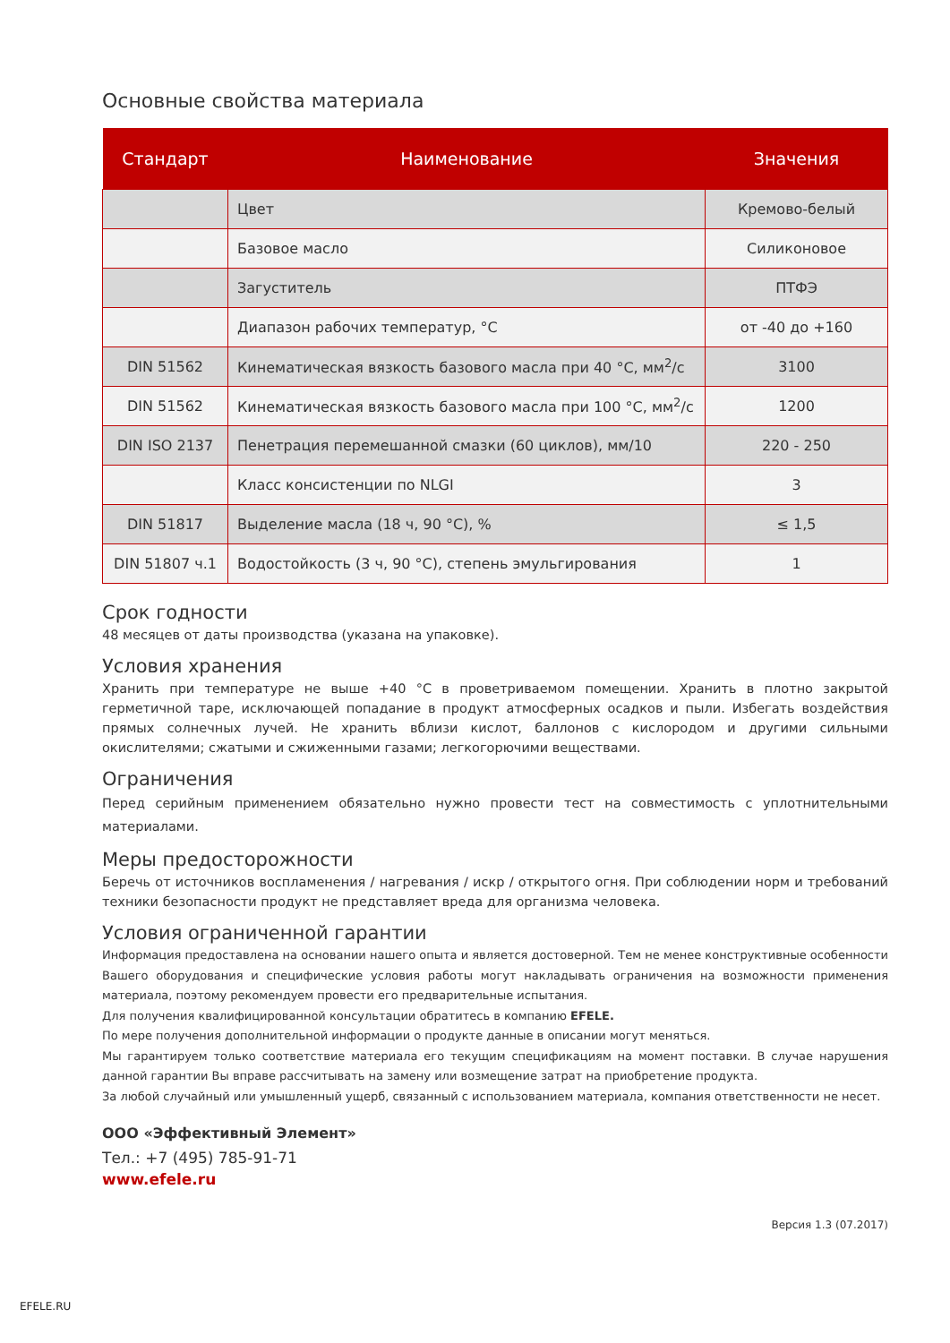Основные свойства материала
| Стандарт | Наименование | Значения |
| --- | --- | --- |
| | Цвет | Кремово-белый |
| | Базовое масло | Силиконовое |
| | Загуститель | ПТФЭ |
| | Диапазон рабочих температур, °C | от -40 до +160 |
| DIN 51562 | Кинематическая вязкость базового масла при 40 °C, мм<sup>2</sup>/с | 3100 |
| DIN 51562 | Кинематическая вязкость базового масла при 100 °C, мм<sup>2</sup>/с | 1200 |
| DIN ISO 2137 | Пенетрация перемешанной смазки (60 циклов), мм/10 | 220 - 250 |
| | Класс консистенции по NLGI | 3 |
| DIN 51817 | Выделение масла (18 ч, 90 °C), % | ≤ 1,5 |
| DIN 51807 ч.1 | Водостойкость (3 ч, 90 °C), степень эмульгирования | 1 |
Срок годности
48 месяцев от даты производства (указана на упаковке).
Условия хранения
Хранить при температуре не выше +40 °C в проветриваемом помещении. Хранить в плотно закрытой герметичной таре, исключающей попадание в продукт атмосферных осадков и пыли. Избегать воздействия прямых солнечных лучей. Не хранить вблизи кислот, баллонов с кислородом и другими сильными окислителями; сжатыми и сжиженными газами; легкогорючими веществами.
Ограничения
Перед серийным применением обязательно нужно провести тест на совместимость с уплотнительными материалами.
Меры предосторожности
Беречь от источников воспламенения / нагревания / искр / открытого огня. При соблюдении норм и требований техники безопасности продукт не представляет вреда для организма человека.
Условия ограниченной гарантии
Информация предоставлена на основании нашего опыта и является достоверной. Тем не менее конструктивные особенности Вашего оборудования и специфические условия работы могут накладывать ограничения на возможности применения материала, поэтому рекомендуем провести его предварительные испытания.
Для получения квалифицированной консультации обратитесь в компанию EFELE.
По мере получения дополнительной информации о продукте данные в описании могут меняться.
Мы гарантируем только соответствие материала его текущим спецификациям на момент поставки. В случае нарушения данной гарантии Вы вправе рассчитывать на замену или возмещение затрат на приобретение продукта.
За любой случайный или умышленный ущерб, связанный с использованием материала, компания ответственности не несет.
ООО «Эффективный Элемент»
Тел.: +7 (495) 785-91-71
www.efele.ru
Версия 1.3 (07.2017)
EFELE.RU